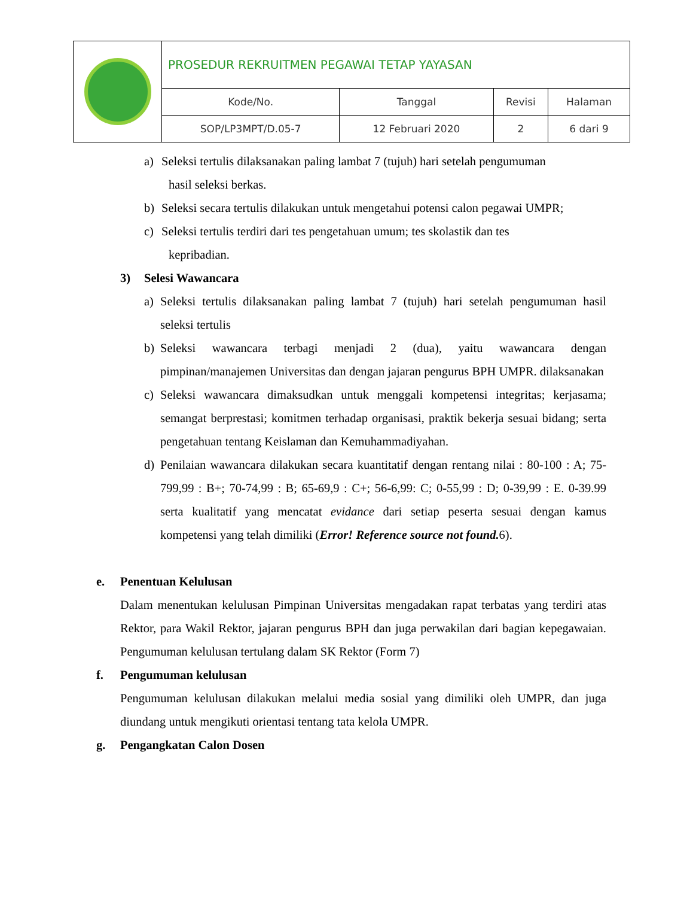| | PROSEDUR REKRUITMEN PEGAWAI TETAP YAYASAN | | | |
| | Kode/No. | Tanggal | Revisi | Halaman |
| | SOP/LP3MPT/D.05-7 | 12 Februari 2020 | 2 | 6 dari 9 |
a) Seleksi tertulis dilaksanakan paling lambat 7 (tujuh) hari setelah pengumuman
hasil seleksi berkas.
b) Seleksi secara tertulis dilakukan untuk mengetahui potensi calon pegawai UMPR;
c) Seleksi tertulis terdiri dari tes pengetahuan umum; tes skolastik dan tes
kepribadian.
3) Selesi Wawancara
a) Seleksi tertulis dilaksanakan paling lambat 7 (tujuh) hari setelah pengumuman hasil seleksi tertulis
b) Seleksi wawancara terbagi menjadi 2 (dua), yaitu wawancara dengan pimpinan/manajemen Universitas dan dengan jajaran pengurus BPH UMPR. dilaksanakan
c) Seleksi wawancara dimaksudkan untuk menggali kompetensi integritas; kerjasama; semangat berprestasi; komitmen terhadap organisasi, praktik bekerja sesuai bidang; serta pengetahuan tentang Keislaman dan Kemuhammadiyahan.
d) Penilaian wawancara dilakukan secara kuantitatif dengan rentang nilai : 80-100 : A; 75-799,99 : B+; 70-74,99 : B; 65-69,9 : C+; 56-6,99: C; 0-55,99 : D; 0-39,99 : E. 0-39.99 serta kualitatif yang mencatat evidance dari setiap peserta sesuai dengan kamus kompetensi yang telah dimiliki (Error! Reference source not found. 6).
e. Penentuan Kelulusan
Dalam menentukan kelulusan Pimpinan Universitas mengadakan rapat terbatas yang terdiri atas Rektor, para Wakil Rektor, jajaran pengurus BPH dan juga perwakilan dari bagian kepegawaian. Pengumuman kelulusan tertulang dalam SK Rektor (Form 7)
f. Pengumuman kelulusan
Pengumuman kelulusan dilakukan melalui media sosial yang dimiliki oleh UMPR, dan juga diundang untuk mengikuti orientasi tentang tata kelola UMPR.
g. Pengangkatan Calon Dosen